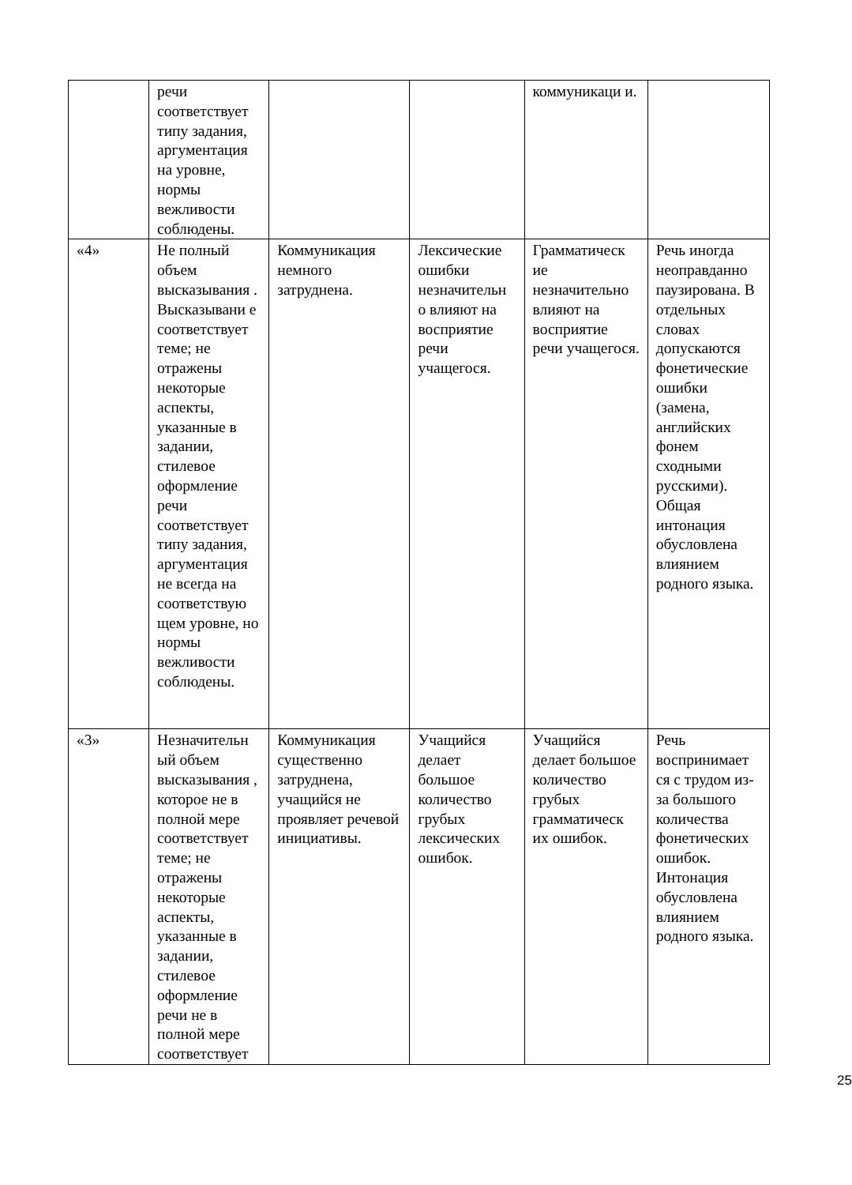| | речи соответствует типу задания, аргументация на уровне, нормы вежливости соблюдены. | | | коммуникаци и. | |
| «4» | Не полный объем высказывания . Высказывани е соответствует теме; не отражены некоторые аспекты, указанные в задании, стилевое оформление речи соответствует типу задания, аргументация не всегда на соответствую щем уровне, но нормы вежливости соблюдены. | Коммуникация немного затруднена. | Лексические ошибки незначительн о влияют на восприятие речи учащегося. | Грамматическ ие незначительно влияют на восприятие речи учащегося. | Речь иногда неоправданно паузирована. В отдельных словах допускаются фонетические ошибки (замена, английских фонем сходными русскими). Общая интонация обусловлена влиянием родного языка. |
| «3» | Незначительн ый объем высказывания , которое не в полной мере соответствует теме; не отражены некоторые аспекты, указанные в задании, стилевое оформление речи не в полной мере соответствует | Коммуникация существенно затруднена, учащийся не проявляет речевой инициативы. | Учащийся делает большое количество грубых лексических ошибок. | Учащийся делает большое количество грубых грамматическ их ошибок. | Речь воспринимает ся с трудом из-за большого количества фонетических ошибок. Интонация обусловлена влиянием родного языка. |
25